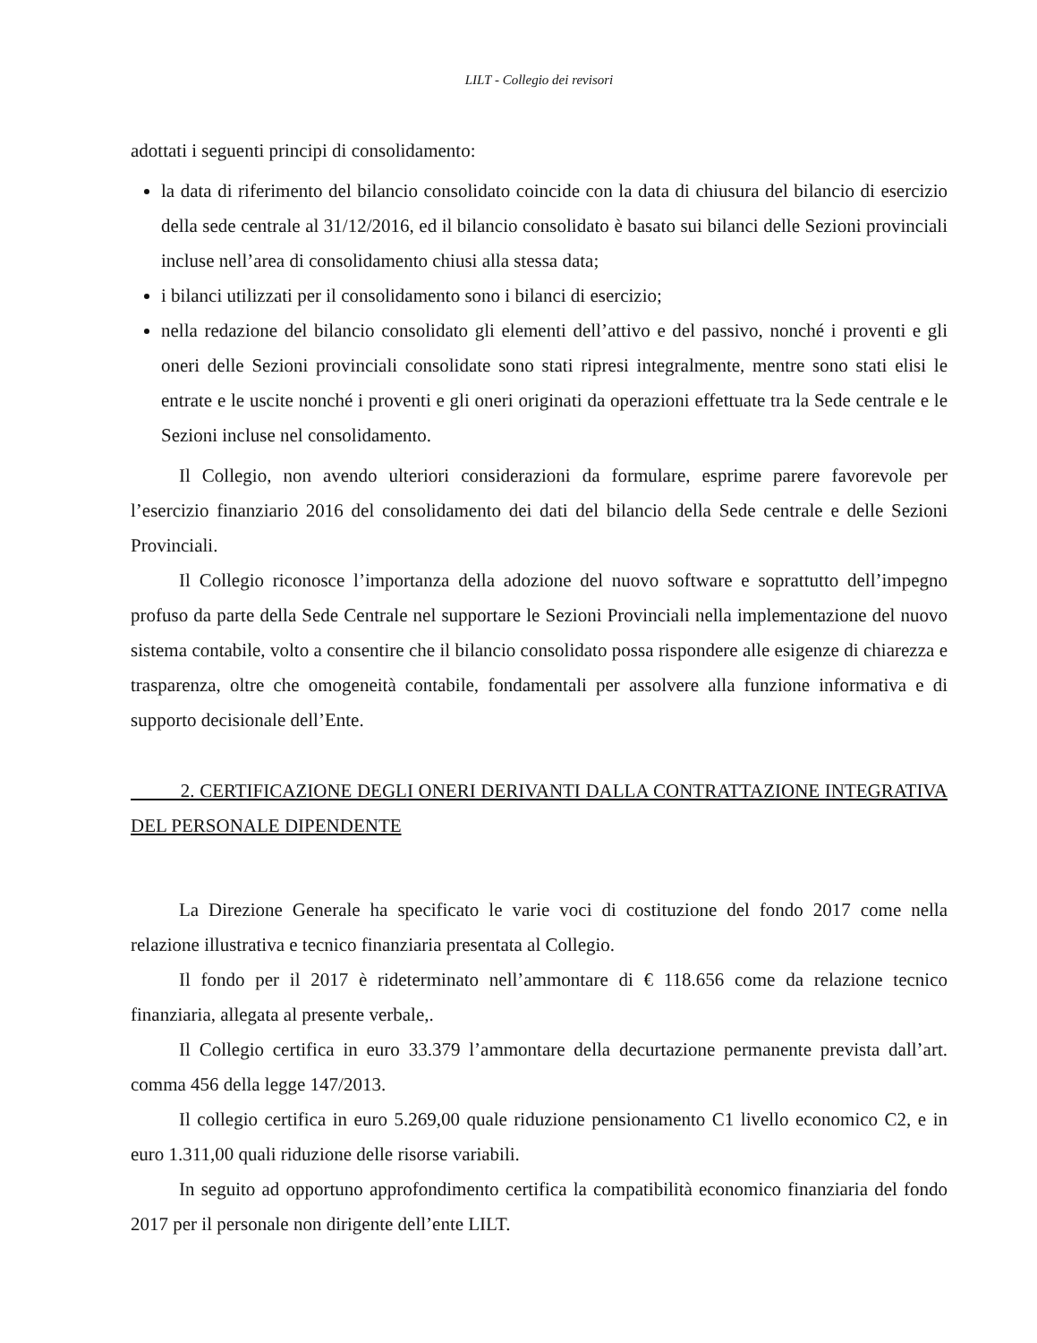LILT - Collegio dei revisori
adottati i seguenti principi di consolidamento:
la data di riferimento del bilancio consolidato coincide con la data di chiusura del bilancio di esercizio della sede centrale al 31/12/2016, ed il bilancio consolidato è basato sui bilanci delle Sezioni provinciali incluse nell’area di consolidamento chiusi alla stessa data;
i bilanci utilizzati per il consolidamento sono i bilanci di esercizio;
nella redazione del bilancio consolidato gli elementi dell’attivo e del passivo, nonché i proventi e gli oneri delle Sezioni provinciali consolidate sono stati ripresi integralmente, mentre sono stati elisi le entrate e le uscite nonché i proventi e gli oneri originati da operazioni effettuate tra la Sede centrale e le Sezioni incluse nel consolidamento.
Il Collegio, non avendo ulteriori considerazioni da formulare, esprime parere favorevole per l’esercizio finanziario 2016 del consolidamento dei dati del bilancio della Sede centrale e delle Sezioni Provinciali.
Il Collegio riconosce l’importanza della adozione del nuovo software e soprattutto dell’impegno profuso da parte della Sede Centrale nel supportare le Sezioni Provinciali nella implementazione del nuovo sistema contabile, volto a consentire che il bilancio consolidato possa rispondere alle esigenze di chiarezza e trasparenza, oltre che omogeneità contabile, fondamentali per assolvere alla funzione informativa e di supporto decisionale dell’Ente.
2. CERTIFICAZIONE DEGLI ONERI DERIVANTI DALLA CONTRATTAZIONE INTEGRATIVA DEL PERSONALE DIPENDENTE
La Direzione Generale ha specificato le varie voci di costituzione del fondo 2017 come nella relazione illustrativa e tecnico finanziaria presentata al Collegio.
Il fondo per il 2017 è rideterminato nell’ammontare di € 118.656 come da relazione tecnico finanziaria, allegata al presente verbale,.
Il Collegio certifica in euro 33.379 l’ammontare della decurtazione permanente prevista dall’art. comma 456 della legge 147/2013.
Il collegio certifica in euro 5.269,00 quale riduzione pensionamento C1 livello economico C2, e in euro 1.311,00 quali riduzione delle risorse variabili.
In seguito ad opportuno approfondimento certifica la compatibilità economico finanziaria del fondo 2017 per il personale non dirigente dell’ente LILT.